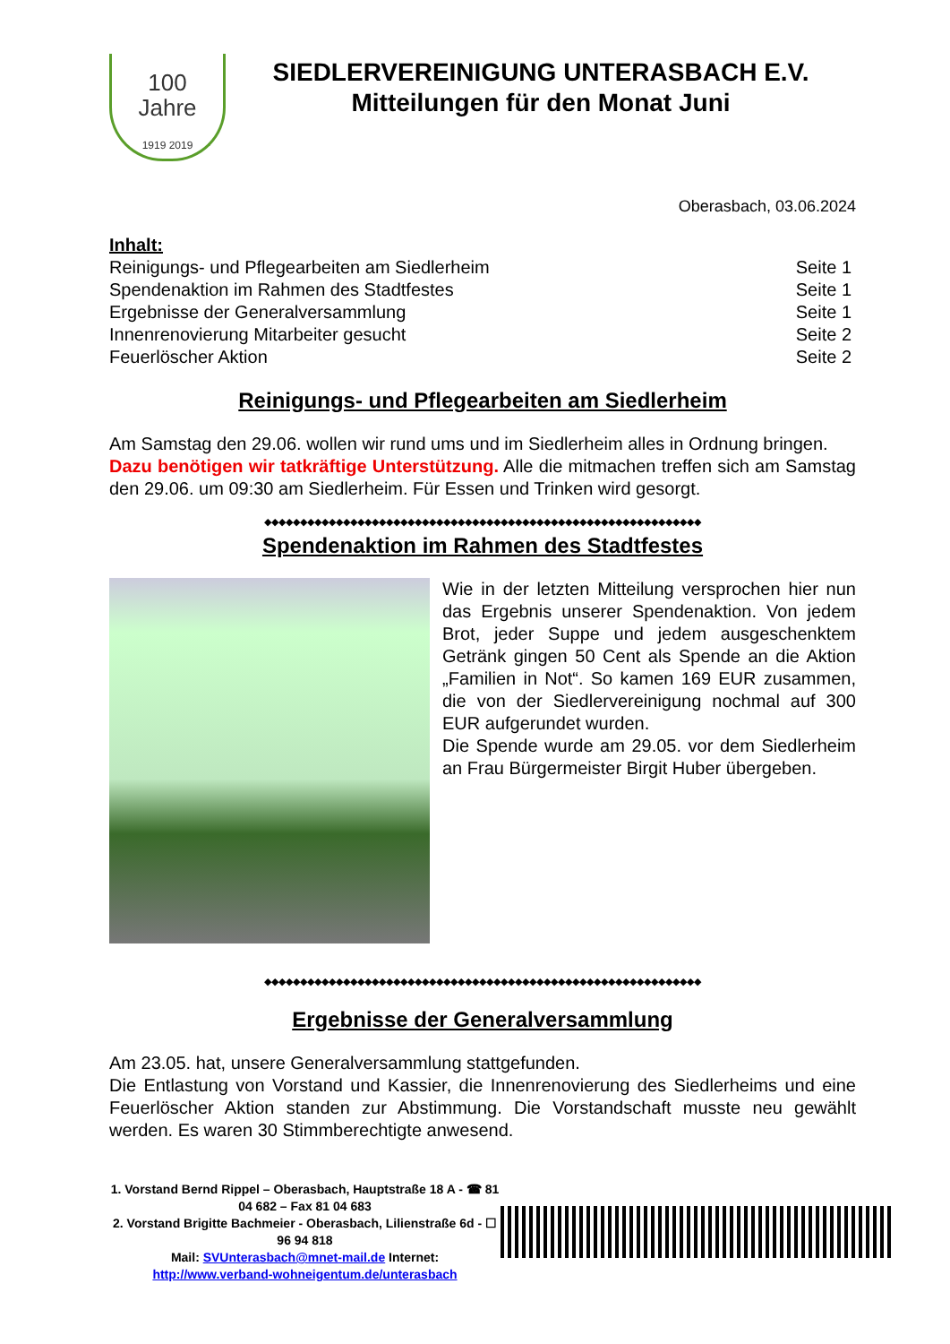100
Jahre
1919 2019
SIEDLERVEREINIGUNG UNTERASBACH E.V.
Mitteilungen für den Monat Juni
Oberasbach, 03.06.2024
Inhalt:
Reinigungs- und Pflegearbeiten am Siedlerheim Seite 1
Spendenaktion im Rahmen des Stadtfestes Seite 1
Ergebnisse der Generalversammlung Seite 1
Innenrenovierung Mitarbeiter gesucht Seite 2
Feuerlöscher Aktion Seite 2
Reinigungs- und Pflegearbeiten am Siedlerheim
Am Samstag den 29.06. wollen wir rund ums und im Siedlerheim alles in Ordnung bringen.
Dazu benötigen wir tatkräftige Unterstützung. Alle die mitmachen treffen sich am Samstag den 29.06. um 09:30 am Siedlerheim. Für Essen und Trinken wird gesorgt.
◆◆◆◆◆◆◆◆◆◆◆◆◆◆◆◆◆◆◆◆◆◆◆◆◆◆◆◆◆◆◆◆◆◆◆◆◆◆◆◆◆◆◆◆◆◆◆◆◆◆◆◆◆◆◆◆◆◆◆◆◆
Spendenaktion im Rahmen des Stadtfestes
Wie in der letzten Mitteilung versprochen hier nun das Ergebnis unserer Spendenaktion. Von jedem Brot, jeder Suppe und jedem ausge­schenktem Getränk gingen 50 Cent als Spende an die Aktion „Familien in Not“. So kamen 169 EUR zusammen, die von der Siedlervereinigung nochmal auf 300 EUR aufgerundet wurden.
Die Spende wurde am 29.05. vor dem Siedler­heim an Frau Bürgermeister Birgit Huber über­geben.
◆◆◆◆◆◆◆◆◆◆◆◆◆◆◆◆◆◆◆◆◆◆◆◆◆◆◆◆◆◆◆◆◆◆◆◆◆◆◆◆◆◆◆◆◆◆◆◆◆◆◆◆◆◆◆◆◆◆◆◆◆
Ergebnisse der Generalversammlung
Am 23.05. hat, unsere Generalversammlung stattgefunden.
Die Entlastung von Vorstand und Kassier, die Innenrenovierung des Siedlerheims und eine Feuerlöscher Aktion standen zur Abstimmung. Die Vorstandschaft musste neu gewählt werden. Es waren 30 Stimmberechtigte anwesend.
1. Vorstand Bernd Rippel – Oberasbach, Hauptstraße 18 A - ☎ 81 04 682 – Fax 81 04 683
2. Vorstand Brigitte Bachmeier - Oberasbach, Lilienstraße 6d - ☐ 96 94 818
Mail: SVUnterasbach@mnet-mail.de Internet: http://www.verband-wohneigentum.de/unterasbach